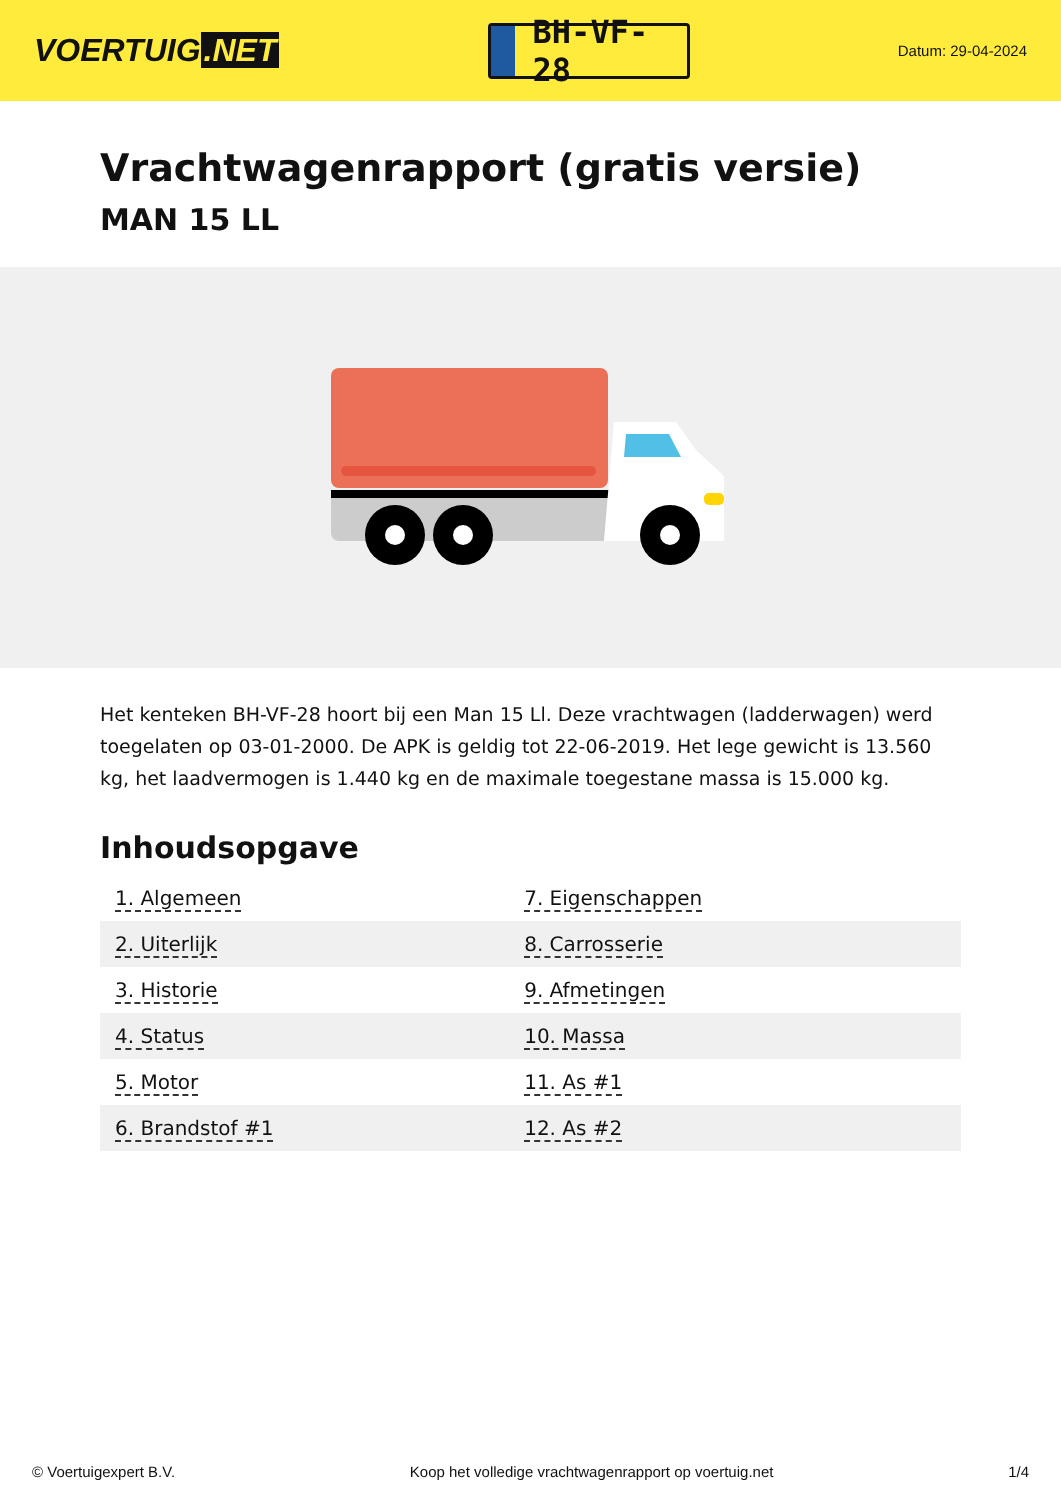VOERTUIG.NET
BH-VF-28
Datum: 29-04-2024
Vrachtwagenrapport (gratis versie)
MAN 15 LL
Het kenteken BH-VF-28 hoort bij een Man 15 Ll. Deze vrachtwagen (ladderwagen) werd toegelaten op 03-01-2000. De APK is geldig tot 22-06-2019. Het lege gewicht is 13.560 kg, het laadvermogen is 1.440 kg en de maximale toegestane massa is 15.000 kg.
Inhoudsopgave
| 1. Algemeen | 7. Eigenschappen |
| 2. Uiterlijk | 8. Carrosserie |
| 3. Historie | 9. Afmetingen |
| 4. Status | 10. Massa |
| 5. Motor | 11. As #1 |
| 6. Brandstof #1 | 12. As #2 |
© Voertuigexpert B.V. Koop het volledige vrachtwagenrapport op voertuig.net 1/4